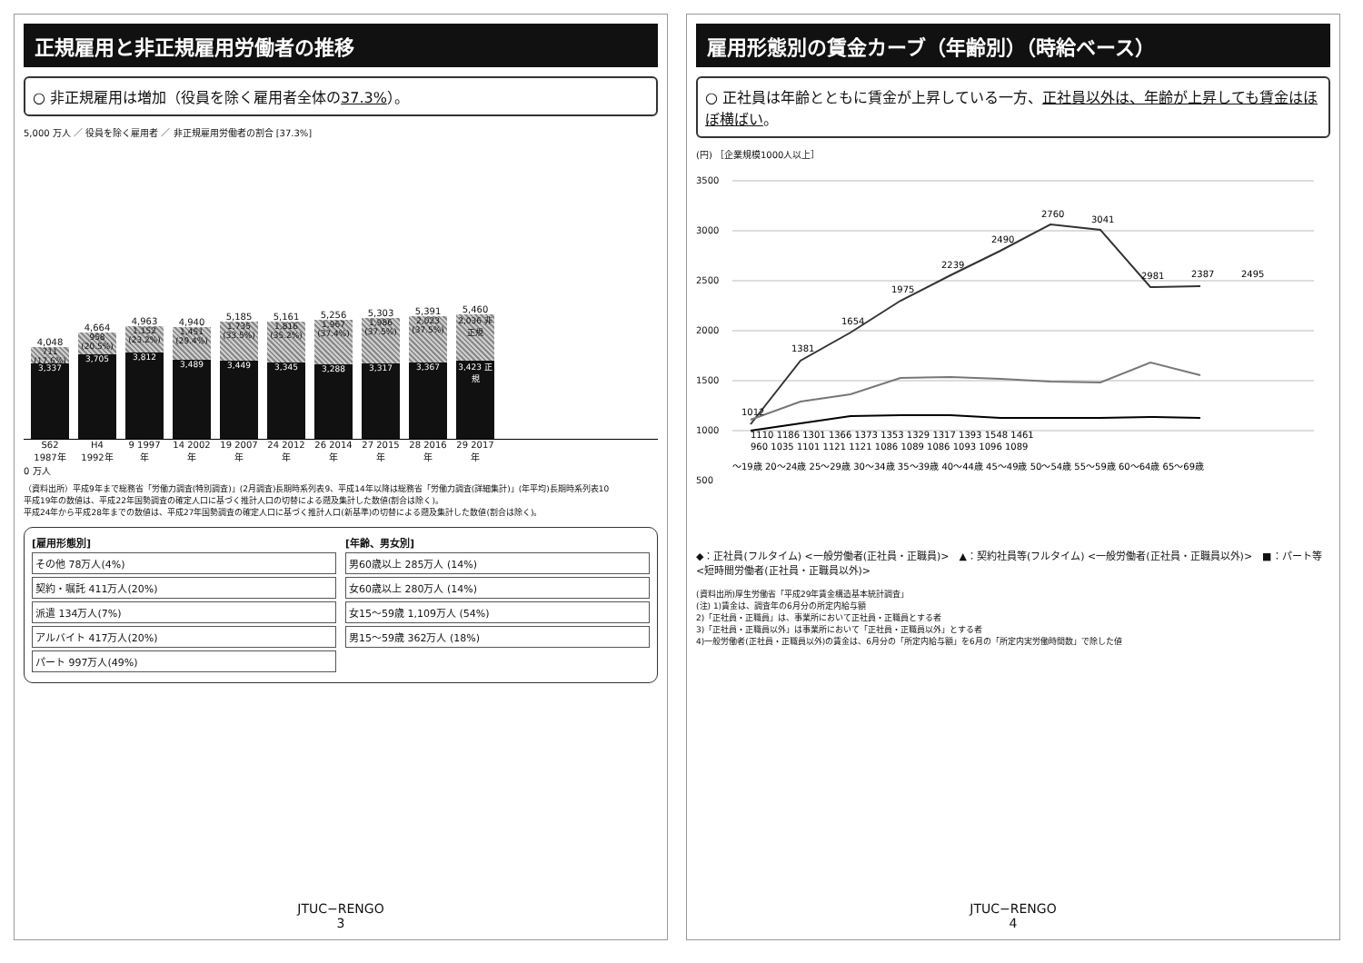正規雇用と非正規雇用労働者の推移
○ 非正規雇用は増加（役員を除く雇用者全体の37.3%）。
5,000 万人 ／ 役員を除く雇用者 ／ 非正規雇用労働者の割合 [37.3%]
4,048
711 (17.6%)
3,337
4,664
958 (20.5%)
3,705
4,963
1,152 (23.2%)
3,812
4,940
1,451 (29.4%)
3,489
5,185
1,735 (33.5%)
3,449
5,161
1,816 (35.2%)
3,345
5,256
1,967 (37.4%)
3,288
5,303
1,986 (37.5%)
3,317
5,391
2,023 (37.5%)
3,367
5,460
2,036 非正規
3,423 正規
S62 1987年 H4 1992年 9 1997年 14 2002年 19 2007年 24 2012年 26 2014年 27 2015年 28 2016年 29 2017年
0 万人
（資料出所）平成9年まで総務省「労働力調査(特別調査)」(2月調査)長期時系列表9、平成14年以降は総務省「労働力調査(詳細集計)」(年平均)長期時系列表10
平成19年の数値は、平成22年国勢調査の確定人口に基づく推計人口の切替による遡及集計した数値(割合は除く)。
平成24年から平成28年までの数値は、平成27年国勢調査の確定人口に基づく推計人口(新基準)の切替による遡及集計した数値(割合は除く)。
[雇用形態別]
その他 78万人(4%)
契約・嘱託 411万人(20%)
派遣 134万人(7%)
アルバイト 417万人(20%)
パート 997万人(49%)
[年齢、男女別]
男60歳以上 285万人 (14%)
女60歳以上 280万人 (14%)
女15〜59歳 1,109万人 (54%)
男15〜59歳 362万人 (18%)
JTUC−RENGO
3
雇用形態別の賃金カーブ（年齢別）（時給ベース）
○ 正社員は年齢とともに賃金が上昇している一方、正社員以外は、年齢が上昇しても賃金はほぼ横ばい。
(円) ［企業規模1000人以上］
3500
3000
2500
2000
1500
1000
500
1012
1381
1654
1975
2239
2490
2760
3041
2981
2387
2495
1110 1186 1301 1366 1373 1353 1329 1317 1393 1548 1461
960 1035 1101 1121 1121 1086 1089 1086 1093 1096 1089
〜19歳 20〜24歳 25〜29歳 30〜34歳 35〜39歳 40〜44歳 45〜49歳 50〜54歳 55〜59歳 60〜64歳 65〜69歳
◆：正社員(フルタイム) <一般労働者(正社員・正職員)>　▲：契約社員等(フルタイム) <一般労働者(正社員・正職員以外)>　■：パート等 <短時間労働者(正社員・正職員以外)>
(資料出所)厚生労働省「平成29年賃金構造基本統計調査」
(注) 1)賃金は、調査年の6月分の所定内給与額
2)「正社員・正職員」は、事業所において正社員・正職員とする者
3)「正社員・正職員以外」は事業所において「正社員・正職員以外」とする者
4)一般労働者(正社員・正職員以外)の賃金は、6月分の「所定内給与額」を6月の「所定内実労働時間数」で除した値
JTUC−RENGO
4